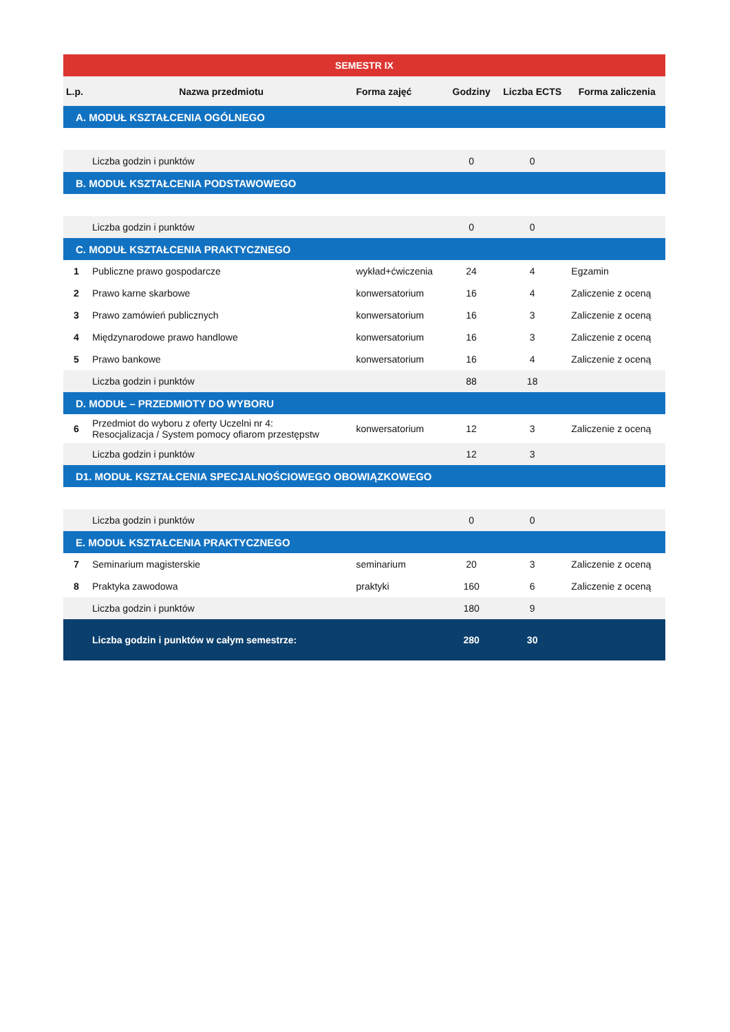| SEMESTR IX | | | | | |
| --- | --- | --- | --- | --- | --- |
| L.p. | Nazwa przedmiotu | Forma zajęć | Godziny | Liczba ECTS | Forma zaliczenia |
| A. MODUŁ KSZTAŁCENIA OGÓLNEGO | | | | | |
| | Liczba godzin i punktów | | 0 | 0 | |
| B. MODUŁ KSZTAŁCENIA PODSTAWOWEGO | | | | | |
| | Liczba godzin i punktów | | 0 | 0 | |
| C. MODUŁ KSZTAŁCENIA PRAKTYCZNEGO | | | | | |
| 1 | Publiczne prawo gospodarcze | wykład+ćwiczenia | 24 | 4 | Egzamin |
| 2 | Prawo karne skarbowe | konwersatorium | 16 | 4 | Zaliczenie z oceną |
| 3 | Prawo zamówień publicznych | konwersatorium | 16 | 3 | Zaliczenie z oceną |
| 4 | Międzynarodowe prawo handlowe | konwersatorium | 16 | 3 | Zaliczenie z oceną |
| 5 | Prawo bankowe | konwersatorium | 16 | 4 | Zaliczenie z oceną |
| | Liczba godzin i punktów | | 88 | 18 | |
| D. MODUŁ – PRZEDMIOTY DO WYBORU | | | | | |
| 6 | Przedmiot do wyboru z oferty Uczelni nr 4: Resocjalizacja / System pomocy ofiarom przestępstw | konwersatorium | 12 | 3 | Zaliczenie z oceną |
| | Liczba godzin i punktów | | 12 | 3 | |
| D1. MODUŁ KSZTAŁCENIA SPECJALNOŚCIOWEGO OBOWIĄZKOWEGO | | | | | |
| | Liczba godzin i punktów | | 0 | 0 | |
| E. MODUŁ KSZTAŁCENIA PRAKTYCZNEGO | | | | | |
| 7 | Seminarium magisterskie | seminarium | 20 | 3 | Zaliczenie z oceną |
| 8 | Praktyka zawodowa | praktyki | 160 | 6 | Zaliczenie z oceną |
| | Liczba godzin i punktów | | 180 | 9 | |
| | Liczba godzin i punktów w całym semestrze: | | 280 | 30 | |